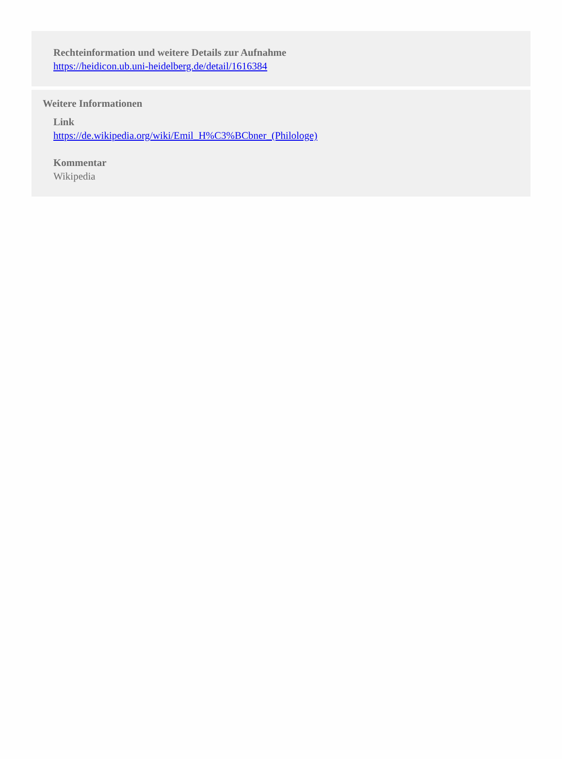Rechteinformation und weitere Details zur Aufnahme
https://heidicon.ub.uni-heidelberg.de/detail/1616384
Weitere Informationen
Link
https://de.wikipedia.org/wiki/Emil_H%C3%BCbner_(Philologe)
Kommentar
Wikipedia